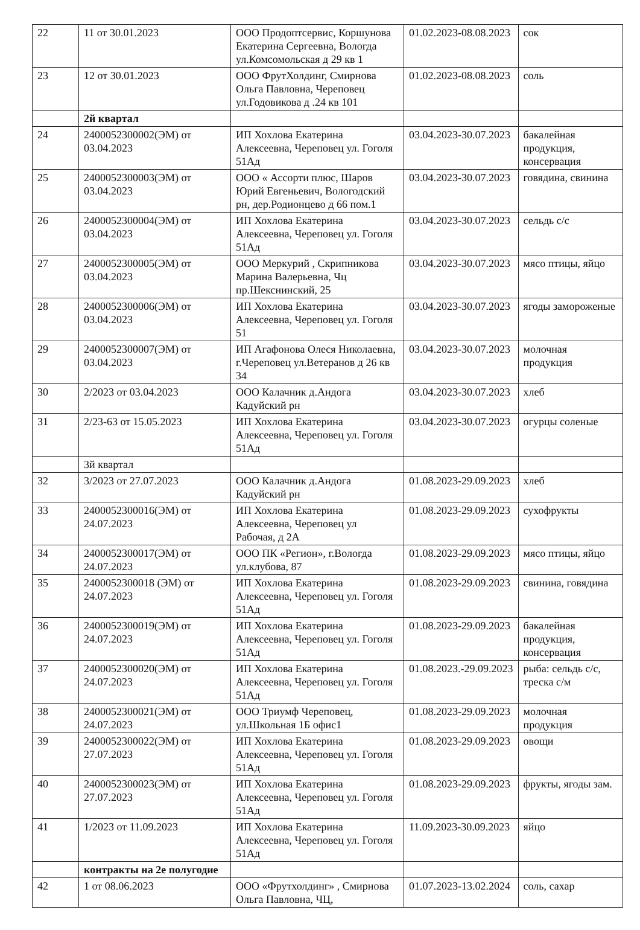| 22 | 11 от 30.01.2023 | ООО Продоптсервис, Коршунова Екатерина Сергеевна, Вологда ул.Комсомольская д 29 кв 1 | 01.02.2023-08.08.2023 | сок |
| 23 | 12 от 30.01.2023 | ООО ФрутХолдинг, Смирнова Ольга Павловна, Череповец ул.Годовикова д .24 кв 101 | 01.02.2023-08.08.2023 | соль |
| | 2й квартал | | | |
| 24 | 2400052300002(ЭМ) от 03.04.2023 | ИП Хохлова Екатерина Алексеевна, Череповец ул. Гоголя 51Ад | 03.04.2023-30.07.2023 | бакалейная продукция, консервация |
| 25 | 2400052300003(ЭМ) от 03.04.2023 | ООО « Ассорти плюс, Шаров Юрий Евгеньевич, Вологодский рн, дер.Родионцево д 66 пом.1 | 03.04.2023-30.07.2023 | говядина, свинина |
| 26 | 2400052300004(ЭМ) от 03.04.2023 | ИП Хохлова Екатерина Алексеевна, Череповец ул. Гоголя 51Ад | 03.04.2023-30.07.2023 | сельдь с/с |
| 27 | 2400052300005(ЭМ) от 03.04.2023 | ООО Меркурий , Скрипникова Марина Валерьевна, Чц пр.Шекснинский, 25 | 03.04.2023-30.07.2023 | мясо птицы, яйцо |
| 28 | 2400052300006(ЭМ) от 03.04.2023 | ИП Хохлова Екатерина Алексеевна, Череповец ул. Гоголя 51 | 03.04.2023-30.07.2023 | ягоды замороженые |
| 29 | 2400052300007(ЭМ) от 03.04.2023 | ИП Агафонова Олеся Николаевна, г.Череповец ул.Ветеранов д 26 кв 34 | 03.04.2023-30.07.2023 | молочная продукция |
| 30 | 2/2023 от 03.04.2023 | ООО Калачник д.Андога Кадуйский рн | 03.04.2023-30.07.2023 | хлеб |
| 31 | 2/23-63 от 15.05.2023 | ИП Хохлова Екатерина Алексеевна, Череповец ул. Гоголя 51Ад | 03.04.2023-30.07.2023 | огурцы соленые |
| | 3й квартал | | | |
| 32 | 3/2023 от 27.07.2023 | ООО Калачник д.Андога Кадуйский рн | 01.08.2023-29.09.2023 | хлеб |
| 33 | 2400052300016(ЭМ) от 24.07.2023 | ИП Хохлова Екатерина Алексеевна, Череповец ул Рабочая, д 2А | 01.08.2023-29.09.2023 | сухофрукты |
| 34 | 2400052300017(ЭМ) от 24.07.2023 | ООО ПК «Регион», г.Вологда ул.клубова, 87 | 01.08.2023-29.09.2023 | мясо птицы, яйцо |
| 35 | 2400052300018 (ЭМ) от 24.07.2023 | ИП Хохлова Екатерина Алексеевна, Череповец ул. Гоголя 51Ад | 01.08.2023-29.09.2023 | свинина, говядина |
| 36 | 2400052300019(ЭМ) от 24.07.2023 | ИП Хохлова Екатерина Алексеевна, Череповец ул. Гоголя 51Ад | 01.08.2023-29.09.2023 | бакалейная продукция, консервация |
| 37 | 2400052300020(ЭМ) от 24.07.2023 | ИП Хохлова Екатерина Алексеевна, Череповец ул. Гоголя 51Ад | 01.08.2023.-29.09.2023 | рыба: сельдь с/с, треска с/м |
| 38 | 2400052300021(ЭМ) от 24.07.2023 | ООО Триумф Череповец, ул.Школьная 1Б офис1 | 01.08.2023-29.09.2023 | молочная продукция |
| 39 | 2400052300022(ЭМ) от 27.07.2023 | ИП Хохлова Екатерина Алексеевна, Череповец ул. Гоголя 51Ад | 01.08.2023-29.09.2023 | овощи |
| 40 | 2400052300023(ЭМ) от 27.07.2023 | ИП Хохлова Екатерина Алексеевна, Череповец ул. Гоголя 51Ад | 01.08.2023-29.09.2023 | фрукты, ягоды зам. |
| 41 | 1/2023 от 11.09.2023 | ИП Хохлова Екатерина Алексеевна, Череповец ул. Гоголя 51Ад | 11.09.2023-30.09.2023 | яйцо |
| | контракты на 2е полугодие | | | |
| 42 | 1 от 08.06.2023 | ООО «Фрутхолдинг» , Смирнова Ольга Павловна, ЧЦ, | 01.07.2023-13.02.2024 | соль, сахар |